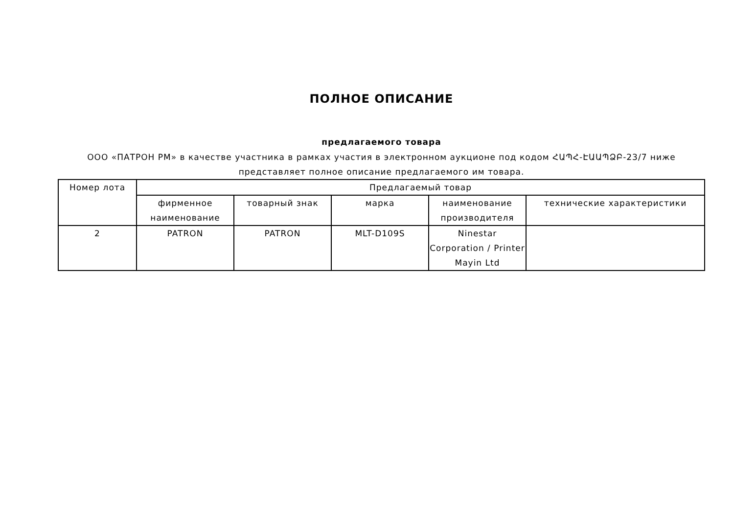ПОЛНОЕ ОПИСАНИЕ
предлагаемого товара
ООО «ПАТРОН РМ» в качестве участника в рамках участия в электронном аукционе под кодом ՀԱՊՀ-ԷԱԱՊՁԲ-23/7 ниже представляет полное описание предлагаемого им товара.
| Номер лота | Предлагаемый товар | | | | |
| --- | --- | --- | --- | --- | --- |
| | фирменное наименование | товарный знак | марка | наименование производителя | технические характеристики |
| 2 | PATRON | PATRON | MLT-D109S | Ninestar Corporation / Printer Mayin Ltd | |